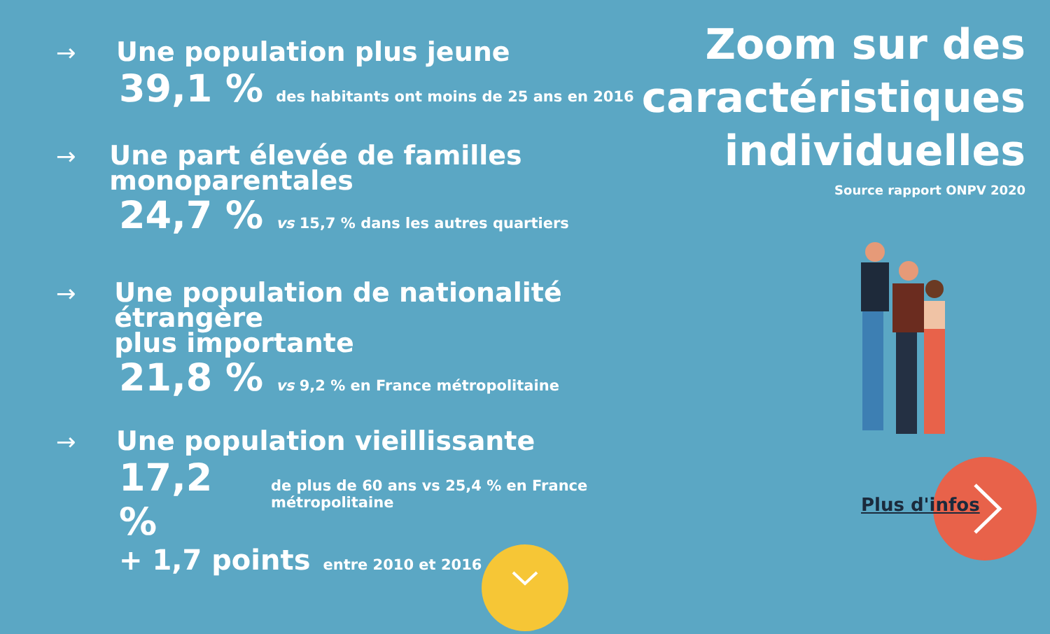→
Une population plus jeune
39,1 % des habitants ont moins de 25 ans en 2016
→
Une part élevée de familles monoparentales
24,7 % vs 15,7 % dans les autres quartiers
→
Une population de nationalité étrangère
plus importante
21,8 % vs 9,2 % en France métropolitaine
→
Une population vieillissante
17,2 % de plus de 60 ans vs 25,4 % en France métropolitaine
+ 1,7 points entre 2010 et 2016
Zoom sur des caractéristiques individuelles
Source rapport ONPV 2020
Plus d'infos